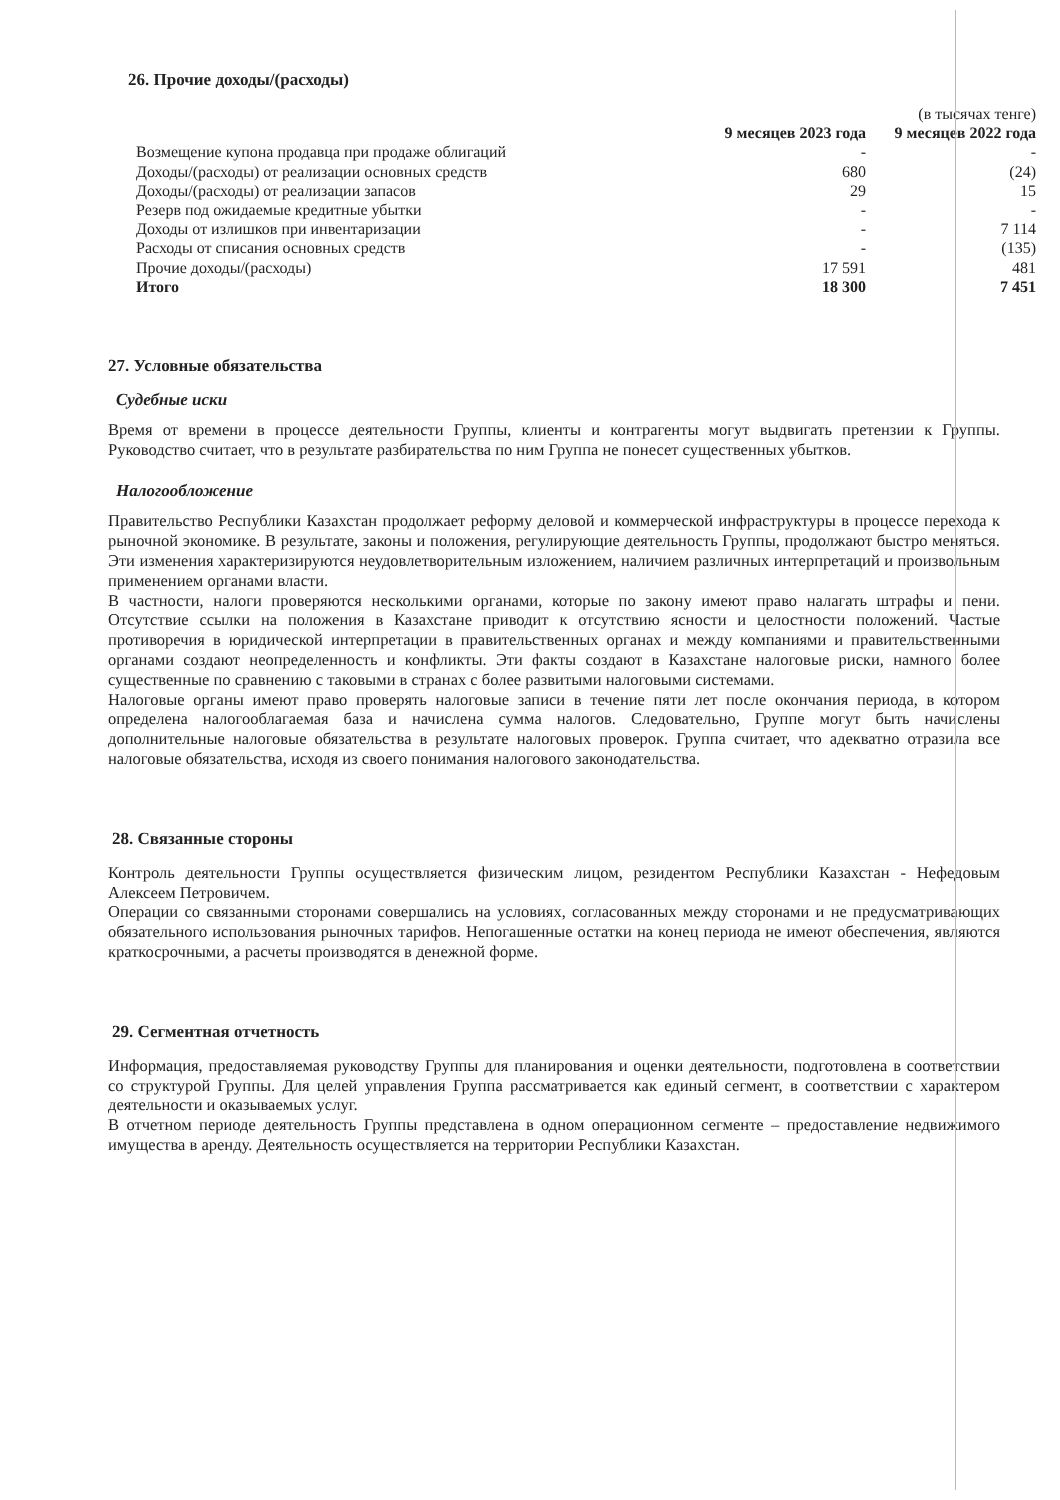26. Прочие доходы/(расходы)
| | | (в тысячах тенге) |
| --- | --- | --- |
| | 9 месяцев 2023 года | 9 месяцев 2022 года |
| Возмещение купона продавца при продаже облигаций | - | - |
| Доходы/(расходы) от реализации основных средств | 680 | (24) |
| Доходы/(расходы) от реализации запасов | 29 | 15 |
| Резерв под ожидаемые кредитные убытки | - | - |
| Доходы от излишков при инвентаризации | - | 7 114 |
| Расходы от списания основных средств | - | (135) |
| Прочие доходы/(расходы) | 17 591 | 481 |
| Итого | 18 300 | 7 451 |
27. Условные обязательства
Судебные иски
Время от времени в процессе деятельности Группы, клиенты и контрагенты могут выдвигать претензии к Группы. Руководство считает, что в результате разбирательства по ним Группа не понесет существенных убытков.
Налогообложение
Правительство Республики Казахстан продолжает реформу деловой и коммерческой инфраструктуры в процессе перехода к рыночной экономике. В результате, законы и положения, регулирующие деятельность Группы, продолжают быстро меняться. Эти изменения характеризируются неудовлетворительным изложением, наличием различных интерпретаций и произвольным применением органами власти.
В частности, налоги проверяются несколькими органами, которые по закону имеют право налагать штрафы и пени. Отсутствие ссылки на положения в Казахстане приводит к отсутствию ясности и целостности положений. Частые противоречия в юридической интерпретации в правительственных органах и между компаниями и правительственными органами создают неопределенность и конфликты. Эти факты создают в Казахстане налоговые риски, намного более существенные по сравнению с таковыми в странах с более развитыми налоговыми системами.
Налоговые органы имеют право проверять налоговые записи в течение пяти лет после окончания периода, в котором определена налогооблагаемая база и начислена сумма налогов. Следовательно, Группе могут быть начислены дополнительные налоговые обязательства в результате налоговых проверок. Группа считает, что адекватно отразила все налоговые обязательства, исходя из своего понимания налогового законодательства.
28. Связанные стороны
Контроль деятельности Группы осуществляется физическим лицом, резидентом Республики Казахстан - Нефедовым Алексеем Петровичем.
Операции со связанными сторонами совершались на условиях, согласованных между сторонами и не предусматривающих обязательного использования рыночных тарифов. Непогашенные остатки на конец периода не имеют обеспечения, являются краткосрочными, а расчеты производятся в денежной форме.
29. Сегментная отчетность
Информация, предоставляемая руководству Группы для планирования и оценки деятельности, подготовлена в соответствии со структурой Группы. Для целей управления Группа рассматривается как единый сегмент, в соответствии с характером деятельности и оказываемых услуг.
В отчетном периоде деятельность Группы представлена в одном операционном сегменте – предоставление недвижимого имущества в аренду. Деятельность осуществляется на территории Республики Казахстан.